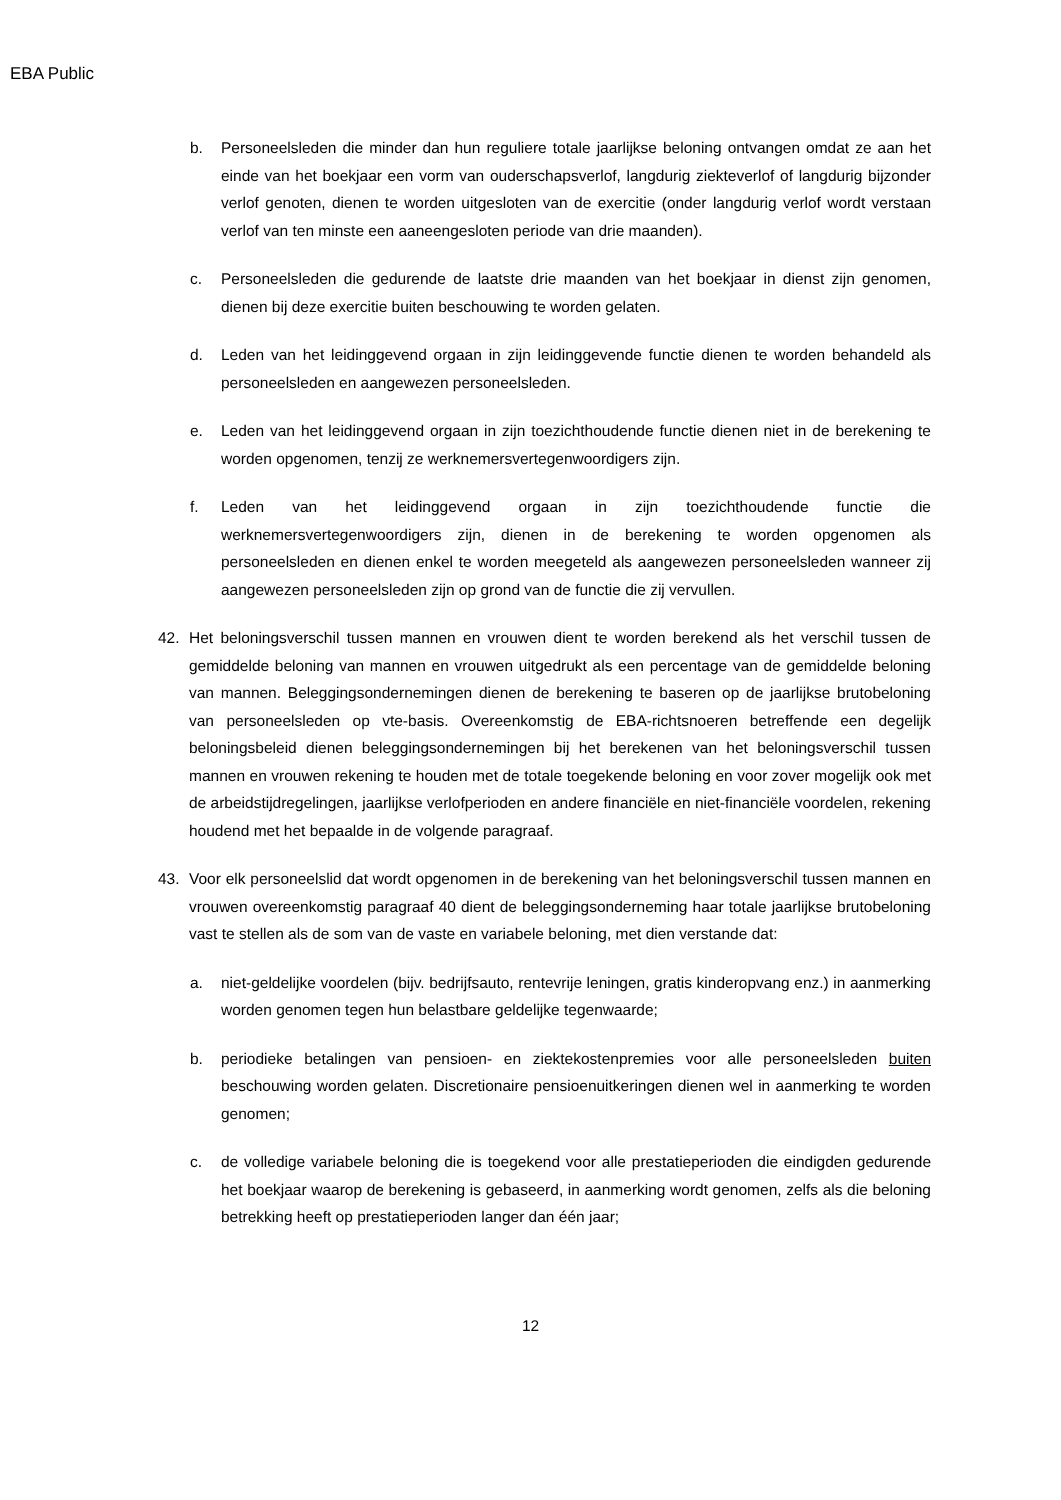EBA Public
b. Personeelsleden die minder dan hun reguliere totale jaarlijkse beloning ontvangen omdat ze aan het einde van het boekjaar een vorm van ouderschapsverlof, langdurig ziekteverlof of langdurig bijzonder verlof genoten, dienen te worden uitgesloten van de exercitie (onder langdurig verlof wordt verstaan verlof van ten minste een aaneengesloten periode van drie maanden).
c. Personeelsleden die gedurende de laatste drie maanden van het boekjaar in dienst zijn genomen, dienen bij deze exercitie buiten beschouwing te worden gelaten.
d. Leden van het leidinggevend orgaan in zijn leidinggevende functie dienen te worden behandeld als personeelsleden en aangewezen personeelsleden.
e. Leden van het leidinggevend orgaan in zijn toezichthoudende functie dienen niet in de berekening te worden opgenomen, tenzij ze werknemersvertegenwoordigers zijn.
f. Leden van het leidinggevend orgaan in zijn toezichthoudende functie die werknemersvertegenwoordigers zijn, dienen in de berekening te worden opgenomen als personeelsleden en dienen enkel te worden meegeteld als aangewezen personeelsleden wanneer zij aangewezen personeelsleden zijn op grond van de functie die zij vervullen.
42. Het beloningsverschil tussen mannen en vrouwen dient te worden berekend als het verschil tussen de gemiddelde beloning van mannen en vrouwen uitgedrukt als een percentage van de gemiddelde beloning van mannen. Beleggingsondernemingen dienen de berekening te baseren op de jaarlijkse brutobeloning van personeelsleden op vte-basis. Overeenkomstig de EBA-richtsnoeren betreffende een degelijk beloningsbeleid dienen beleggingsondernemingen bij het berekenen van het beloningsverschil tussen mannen en vrouwen rekening te houden met de totale toegekende beloning en voor zover mogelijk ook met de arbeidstijdregelingen, jaarlijkse verlofperioden en andere financiële en niet-financiële voordelen, rekening houdend met het bepaalde in de volgende paragraaf.
43. Voor elk personeelslid dat wordt opgenomen in de berekening van het beloningsverschil tussen mannen en vrouwen overeenkomstig paragraaf 40 dient de beleggingsonderneming haar totale jaarlijkse brutobeloning vast te stellen als de som van de vaste en variabele beloning, met dien verstande dat:
a. niet-geldelijke voordelen (bijv. bedrijfsauto, rentevrije leningen, gratis kinderopvang enz.) in aanmerking worden genomen tegen hun belastbare geldelijke tegenwaarde;
b. periodieke betalingen van pensioen- en ziektekostenpremies voor alle personeelsleden buiten beschouwing worden gelaten. Discretionaire pensioenuitkeringen dienen wel in aanmerking te worden genomen;
c. de volledige variabele beloning die is toegekend voor alle prestatieperioden die eindigden gedurende het boekjaar waarop de berekening is gebaseerd, in aanmerking wordt genomen, zelfs als die beloning betrekking heeft op prestatieperioden langer dan één jaar;
12